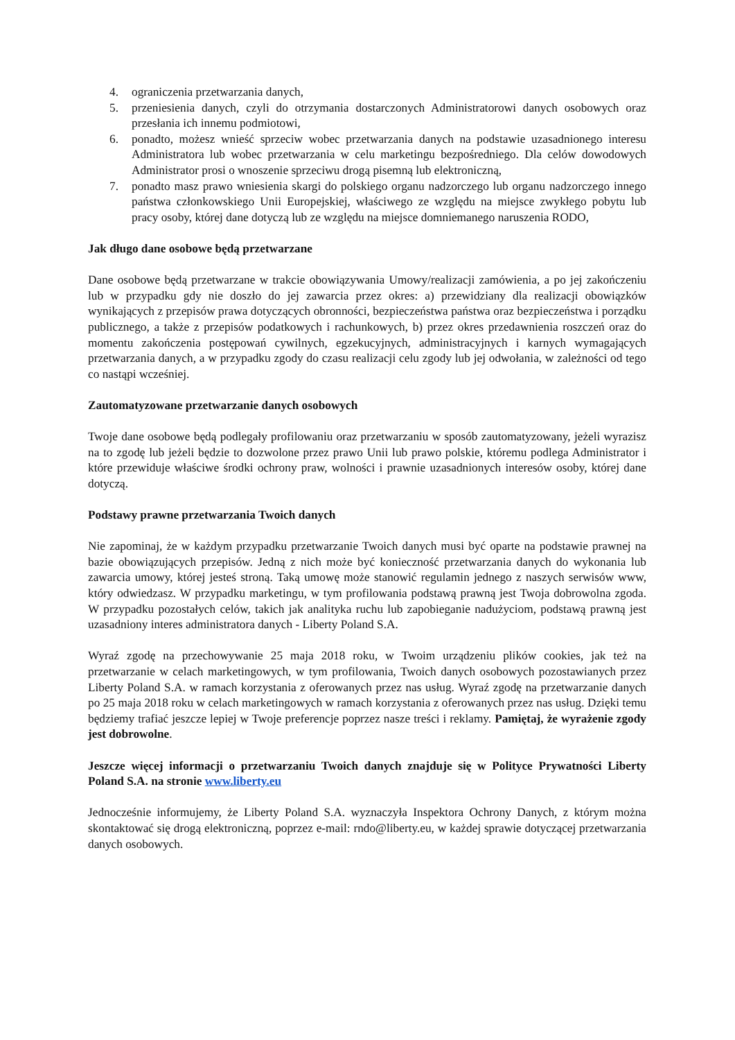4. ograniczenia przetwarzania danych,
5. przeniesienia danych, czyli do otrzymania dostarczonych Administratorowi danych osobowych oraz przesłania ich innemu podmiotowi,
6. ponadto, możesz wnieść sprzeciw wobec przetwarzania danych na podstawie uzasadnionego interesu Administratora lub wobec przetwarzania w celu marketingu bezpośredniego. Dla celów dowodowych Administrator prosi o wnoszenie sprzeciwu drogą pisemną lub elektroniczną,
7. ponadto masz prawo wniesienia skargi do polskiego organu nadzorczego lub organu nadzorczego innego państwa członkowskiego Unii Europejskiej, właściwego ze względu na miejsce zwykłego pobytu lub pracy osoby, której dane dotyczą lub ze względu na miejsce domniemanego naruszenia RODO,
Jak długo dane osobowe będą przetwarzane
Dane osobowe będą przetwarzane w trakcie obowiązywania Umowy/realizacji zamówienia, a po jej zakończeniu lub w przypadku gdy nie doszło do jej zawarcia przez okres: a) przewidziany dla realizacji obowiązków wynikających z przepisów prawa dotyczących obronności, bezpieczeństwa państwa oraz bezpieczeństwa i porządku publicznego, a także z przepisów podatkowych i rachunkowych, b) przez okres przedawnienia roszczeń oraz do momentu zakończenia postępowań cywilnych, egzekucyjnych, administracyjnych i karnych wymagających przetwarzania danych, a w przypadku zgody do czasu realizacji celu zgody lub jej odwołania, w zależności od tego co nastąpi wcześniej.
Zautomatyzowane przetwarzanie danych osobowych
Twoje dane osobowe będą podlegały profilowaniu oraz przetwarzaniu w sposób zautomatyzowany, jeżeli wyrazisz na to zgodę lub jeżeli będzie to dozwolone przez prawo Unii lub prawo polskie, któremu podlega Administrator i które przewiduje właściwe środki ochrony praw, wolności i prawnie uzasadnionych interesów osoby, której dane dotyczą.
Podstawy prawne przetwarzania Twoich danych
Nie zapominaj, że w każdym przypadku przetwarzanie Twoich danych musi być oparte na podstawie prawnej na bazie obowiązujących przepisów. Jedną z nich może być konieczność przetwarzania danych do wykonania lub zawarcia umowy, której jesteś stroną. Taką umowę może stanowić regulamin jednego z naszych serwisów www, który odwiedzasz. W przypadku marketingu, w tym profilowania podstawą prawną jest Twoja dobrowolna zgoda. W przypadku pozostałych celów, takich jak analityka ruchu lub zapobieganie nadużyciom, podstawą prawną jest uzasadniony interes administratora danych - Liberty Poland S.A.
Wyraź zgodę na przechowywanie 25 maja 2018 roku, w Twoim urządzeniu plików cookies, jak też na przetwarzanie w celach marketingowych, w tym profilowania, Twoich danych osobowych pozostawianych przez Liberty Poland S.A. w ramach korzystania z oferowanych przez nas usług. Wyraź zgodę na przetwarzanie danych po 25 maja 2018 roku w celach marketingowych w ramach korzystania z oferowanych przez nas usług. Dzięki temu będziemy trafiać jeszcze lepiej w Twoje preferencje poprzez nasze treści i reklamy. Pamiętaj, że wyrażenie zgody jest dobrowolne.
Jeszcze więcej informacji o przetwarzaniu Twoich danych znajduje się w Polityce Prywatności Liberty Poland S.A. na stronie www.liberty.eu
Jednocześnie informujemy, że Liberty Poland S.A. wyznaczyła Inspektora Ochrony Danych, z którym można skontaktować się drogą elektroniczną, poprzez e-mail: rndo@liberty.eu, w każdej sprawie dotyczącej przetwarzania danych osobowych.